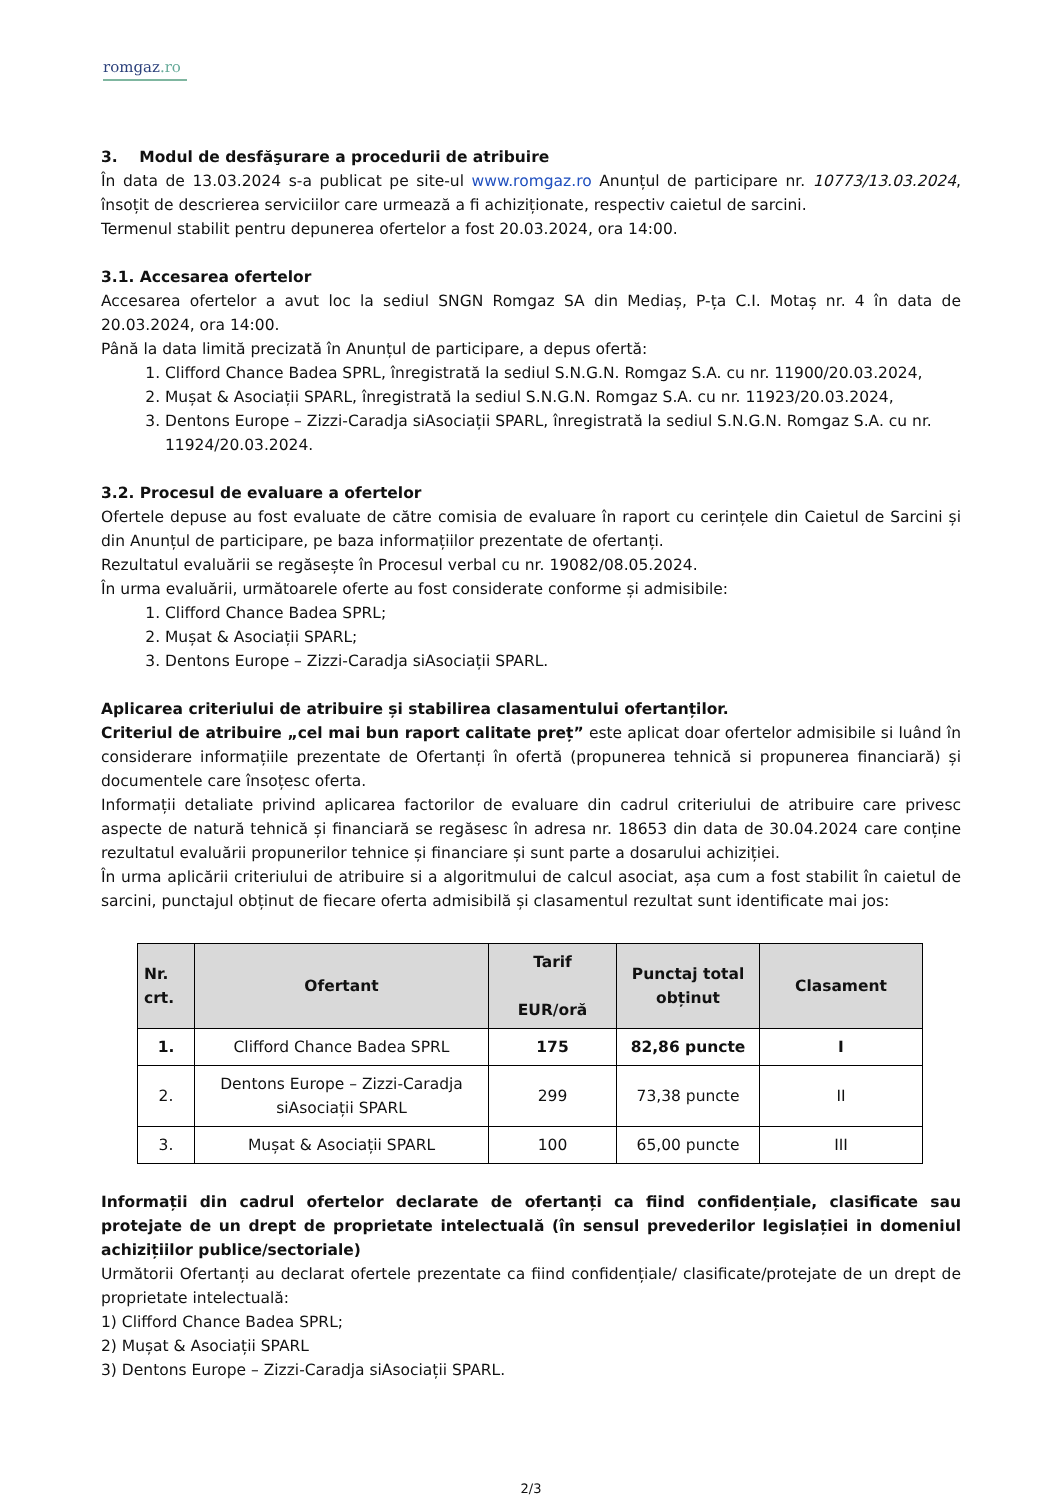romgaz.ro
3. Modul de desfăşurare a procedurii de atribuire
În data de 13.03.2024 s-a publicat pe site-ul www.romgaz.ro Anunțul de participare nr. 10773/13.03.2024, însoțit de descrierea serviciilor care urmează a fi achiziționate, respectiv caietul de sarcini.
Termenul stabilit pentru depunerea ofertelor a fost 20.03.2024, ora 14:00.
3.1. Accesarea ofertelor
Accesarea ofertelor a avut loc la sediul SNGN Romgaz SA din Mediaș, P-ța C.I. Motaș nr. 4 în data de 20.03.2024, ora 14:00.
Până la data limită precizată în Anunțul de participare, a depus ofertă:
1. Clifford Chance Badea SPRL, înregistrată la sediul S.N.G.N. Romgaz S.A. cu nr. 11900/20.03.2024,
2. Mușat & Asociații SPARL, înregistrată la sediul S.N.G.N. Romgaz S.A. cu nr. 11923/20.03.2024,
3. Dentons Europe – Zizzi-Caradja siAsociații SPARL, înregistrată la sediul S.N.G.N. Romgaz S.A. cu nr. 11924/20.03.2024.
3.2. Procesul de evaluare a ofertelor
Ofertele depuse au fost evaluate de către comisia de evaluare în raport cu cerințele din Caietul de Sarcini și din Anunțul de participare, pe baza informațiilor prezentate de ofertanți.
Rezultatul evaluării se regăsește în Procesul verbal cu nr. 19082/08.05.2024.
În urma evaluării, următoarele oferte au fost considerate conforme și admisibile:
1. Clifford Chance Badea SPRL;
2. Mușat & Asociații SPARL;
3. Dentons Europe – Zizzi-Caradja siAsociații SPARL.
Aplicarea criteriului de atribuire și stabilirea clasamentului ofertanților.
Criteriul de atribuire „cel mai bun raport calitate preț” este aplicat doar ofertelor admisibile si luând în considerare informațiile prezentate de Ofertanți în ofertă (propunerea tehnică si propunerea financiară) și documentele care însoțesc oferta.
Informații detaliate privind aplicarea factorilor de evaluare din cadrul criteriului de atribuire care privesc aspecte de natură tehnică și financiară se regăsesc în adresa nr. 18653 din data de 30.04.2024 care conține rezultatul evaluării propunerilor tehnice și financiare și sunt parte a dosarului achiziției.
În urma aplicării criteriului de atribuire si a algoritmului de calcul asociat, așa cum a fost stabilit în caietul de sarcini, punctajul obținut de fiecare oferta admisibilă și clasamentul rezultat sunt identificate mai jos:
| Nr. crt. | Ofertant | Tarif EUR/oră | Punctaj total obținut | Clasament |
| --- | --- | --- | --- | --- |
| 1. | Clifford Chance Badea SPRL | 175 | 82,86 puncte | I |
| 2. | Dentons Europe – Zizzi-Caradja siAsociații SPARL | 299 | 73,38 puncte | II |
| 3. | Mușat & Asociații SPARL | 100 | 65,00 puncte | III |
Informații din cadrul ofertelor declarate de ofertanți ca fiind confidențiale, clasificate sau protejate de un drept de proprietate intelectuală (în sensul prevederilor legislației in domeniul achizițiilor publice/sectoriale)
Următorii Ofertanți au declarat ofertele prezentate ca fiind confidențiale/ clasificate/protejate de un drept de proprietate intelectuală:
1) Clifford Chance Badea SPRL;
2) Mușat & Asociații SPARL
3) Dentons Europe – Zizzi-Caradja siAsociații SPARL.
2/3